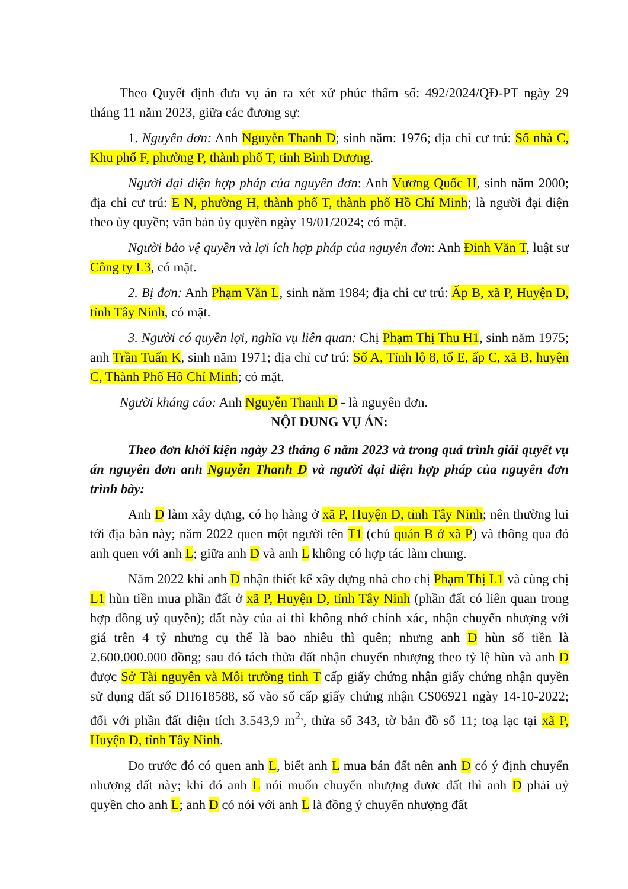Theo Quyết định đưa vụ án ra xét xử phúc thẩm số: 492/2024/QĐ-PT ngày 29 tháng 11 năm 2023, giữa các đương sự:
1. Nguyên đơn: Anh Nguyễn Thanh D; sinh năm: 1976; địa chỉ cư trú: Số nhà C, Khu phố F, phường P, thành phố T, tỉnh Bình Dương.
Người đại diện hợp pháp của nguyên đơn: Anh Vương Quốc H, sinh năm 2000; địa chỉ cư trú: E N, phường H, thành phố T, thành phố Hồ Chí Minh; là người đại diện theo ủy quyền; văn bản ủy quyền ngày 19/01/2024; có mặt.
Người bảo vệ quyền và lợi ích hợp pháp của nguyên đơn: Anh Đinh Văn T, luật sư Công ty L3, có mặt.
2. Bị đơn: Anh Phạm Văn L, sinh năm 1984; địa chỉ cư trú: Ấp B, xã P, Huyện D, tỉnh Tây Ninh, có mặt.
3. Người có quyền lợi, nghĩa vụ liên quan: Chị Phạm Thị Thu H1, sinh năm 1975; anh Trần Tuấn K, sinh năm 1971; địa chỉ cư trú: Số A, Tỉnh lộ 8, tổ E, ấp C, xã B, huyện C, Thành Phố Hồ Chí Minh; có mặt.
Người kháng cáo: Anh Nguyễn Thanh D - là nguyên đơn.
NỘI DUNG VỤ ÁN:
Theo đơn khởi kiện ngày 23 tháng 6 năm 2023 và trong quá trình giải quyết vụ án nguyên đơn anh Nguyễn Thanh D và người đại diện hợp pháp của nguyên đơn trình bày:
Anh D làm xây dựng, có họ hàng ở xã P, Huyện D, tỉnh Tây Ninh; nên thường lui tới địa bàn này; năm 2022 quen một người tên T1 (chủ quán B ở xã P) và thông qua đó anh quen với anh L; giữa anh D và anh L không có hợp tác làm chung.
Năm 2022 khi anh D nhận thiết kế xây dựng nhà cho chị Phạm Thị L1 và cùng chị L1 hùn tiền mua phần đất ở xã P, Huyện D, tỉnh Tây Ninh (phần đất có liên quan trong hợp đồng uỷ quyền); đất này của ai thì không nhớ chính xác, nhận chuyển nhượng với giá trên 4 tỷ nhưng cụ thể là bao nhiêu thì quên; nhưng anh D hùn số tiền là 2.600.000.000 đồng; sau đó tách thửa đất nhận chuyển nhượng theo tỷ lệ hùn và anh D được Sở Tài nguyên và Môi trường tỉnh T cấp giấy chứng nhận giấy chứng nhận quyền sử dụng đất số DH618588, số vào sổ cấp giấy chứng nhận CS06921 ngày 14-10-2022; đối với phần đất diện tích 3.543,9 m<sup>2,</sup>, thửa số 343, tờ bản đồ số 11; toạ lạc tại xã P, Huyện D, tỉnh Tây Ninh.
Do trước đó có quen anh L, biết anh L mua bán đất nên anh D có ý định chuyển nhượng đất này; khi đó anh L nói muốn chuyển nhượng được đất thì anh D phải uỷ quyền cho anh L; anh D có nói với anh L là đồng ý chuyển nhượng đất